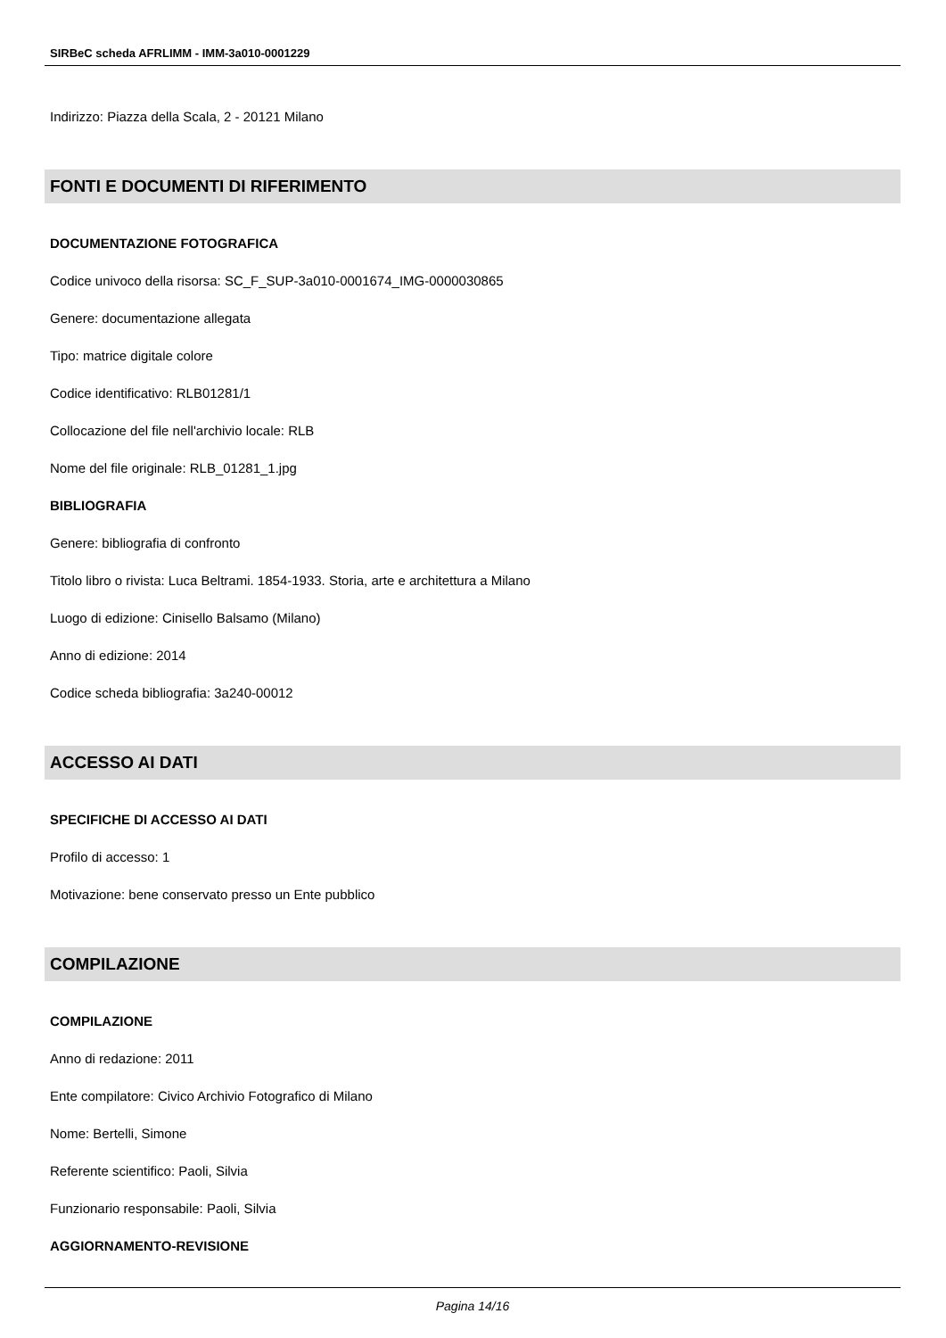SIRBeC scheda AFRLIMM - IMM-3a010-0001229
Indirizzo: Piazza della Scala, 2 - 20121 Milano
FONTI E DOCUMENTI DI RIFERIMENTO
DOCUMENTAZIONE FOTOGRAFICA
Codice univoco della risorsa: SC_F_SUP-3a010-0001674_IMG-0000030865
Genere: documentazione allegata
Tipo: matrice digitale colore
Codice identificativo: RLB01281/1
Collocazione del file nell'archivio locale: RLB
Nome del file originale: RLB_01281_1.jpg
BIBLIOGRAFIA
Genere: bibliografia di confronto
Titolo libro o rivista: Luca Beltrami. 1854-1933. Storia, arte e architettura a Milano
Luogo di edizione: Cinisello Balsamo (Milano)
Anno di edizione: 2014
Codice scheda bibliografia: 3a240-00012
ACCESSO AI DATI
SPECIFICHE DI ACCESSO AI DATI
Profilo di accesso: 1
Motivazione: bene conservato presso un Ente pubblico
COMPILAZIONE
COMPILAZIONE
Anno di redazione: 2011
Ente compilatore: Civico Archivio Fotografico di Milano
Nome: Bertelli, Simone
Referente scientifico: Paoli, Silvia
Funzionario responsabile: Paoli, Silvia
AGGIORNAMENTO-REVISIONE
Pagina 14/16